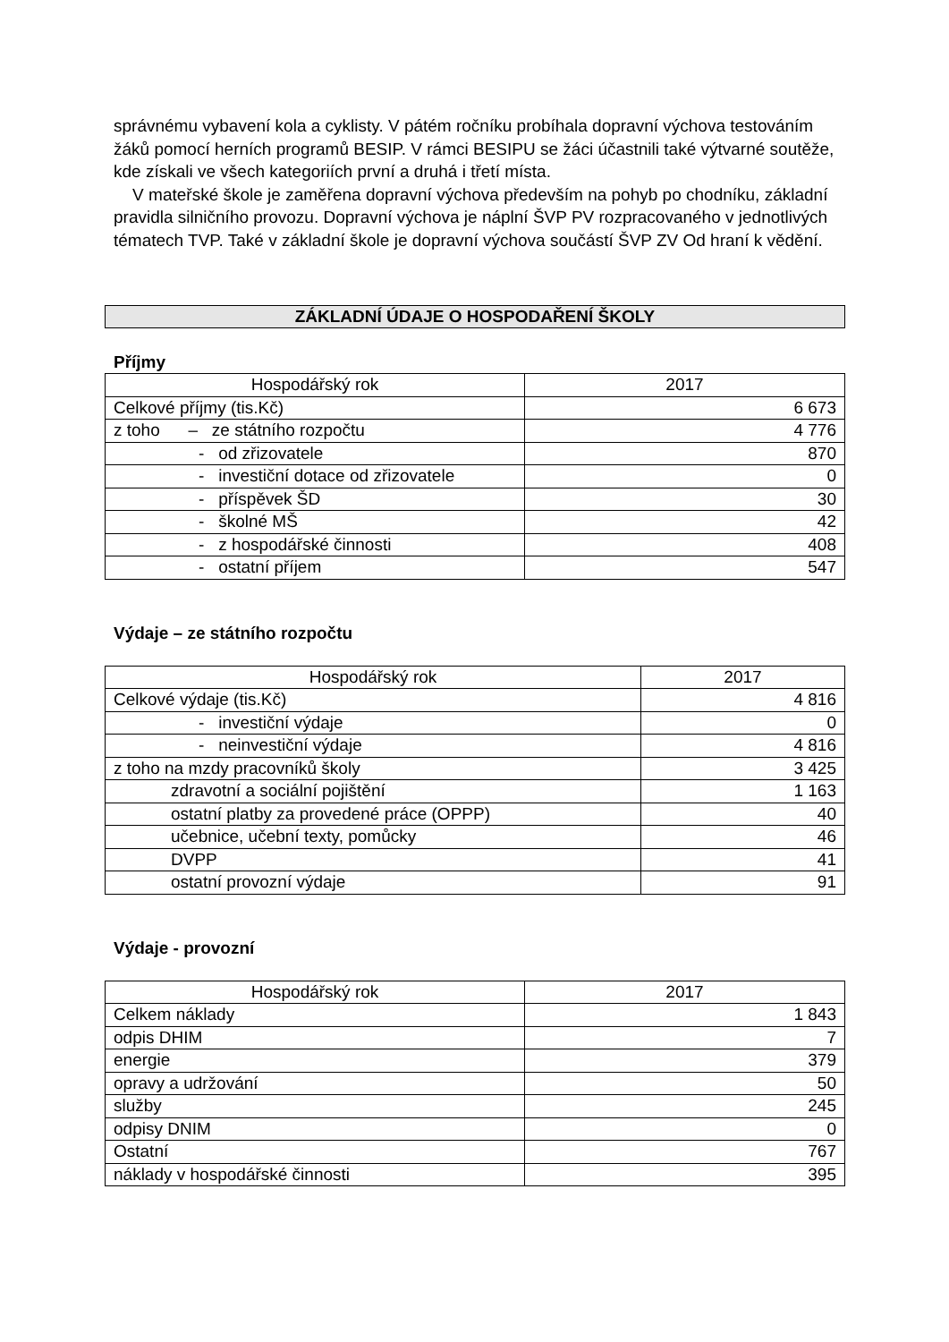správnému vybavení kola a cyklisty. V pátém ročníku probíhala dopravní výchova testováním žáků pomocí herních programů BESIP. V rámci BESIPU se žáci účastnili také výtvarné soutěže, kde získali ve všech kategoriích první a druhá i třetí místa.
V mateřské škole je zaměřena dopravní výchova především na pohyb po chodníku, základní pravidla silničního provozu. Dopravní výchova je náplní ŠVP PV rozpracovaného v jednotlivých tématech TVP. Také v základní škole je dopravní výchova součástí ŠVP ZV Od hraní k vědění.
ZÁKLADNÍ ÚDAJE O HOSPODAŘENÍ ŠKOLY
Příjmy
| Hospodářský rok | 2017 |
| Celkové příjmy (tis.Kč) | 6 673 |
| z toho – ze státního rozpočtu | 4 776 |
| - od zřizovatele | 870 |
| - investiční dotace od zřizovatele | 0 |
| - příspěvek ŠD | 30 |
| - školné MŠ | 42 |
| - z hospodářské činnosti | 408 |
| - ostatní příjem | 547 |
Výdaje – ze státního rozpočtu
| Hospodářský rok | 2017 |
| Celkové výdaje (tis.Kč) | 4 816 |
| - investiční výdaje | 0 |
| - neinvestiční výdaje | 4 816 |
| z toho na mzdy pracovníků školy | 3 425 |
| zdravotní a sociální pojištění | 1 163 |
| ostatní platby za provedené práce (OPPP) | 40 |
| učebnice, učební texty, pomůcky | 46 |
| DVPP | 41 |
| ostatní provozní výdaje | 91 |
Výdaje - provozní
| Hospodářský rok | 2017 |
| Celkem náklady | 1 843 |
| odpis DHIM | 7 |
| energie | 379 |
| opravy a udržování | 50 |
| služby | 245 |
| odpisy DNIM | 0 |
| Ostatní | 767 |
| náklady v hospodářské činnosti | 395 |